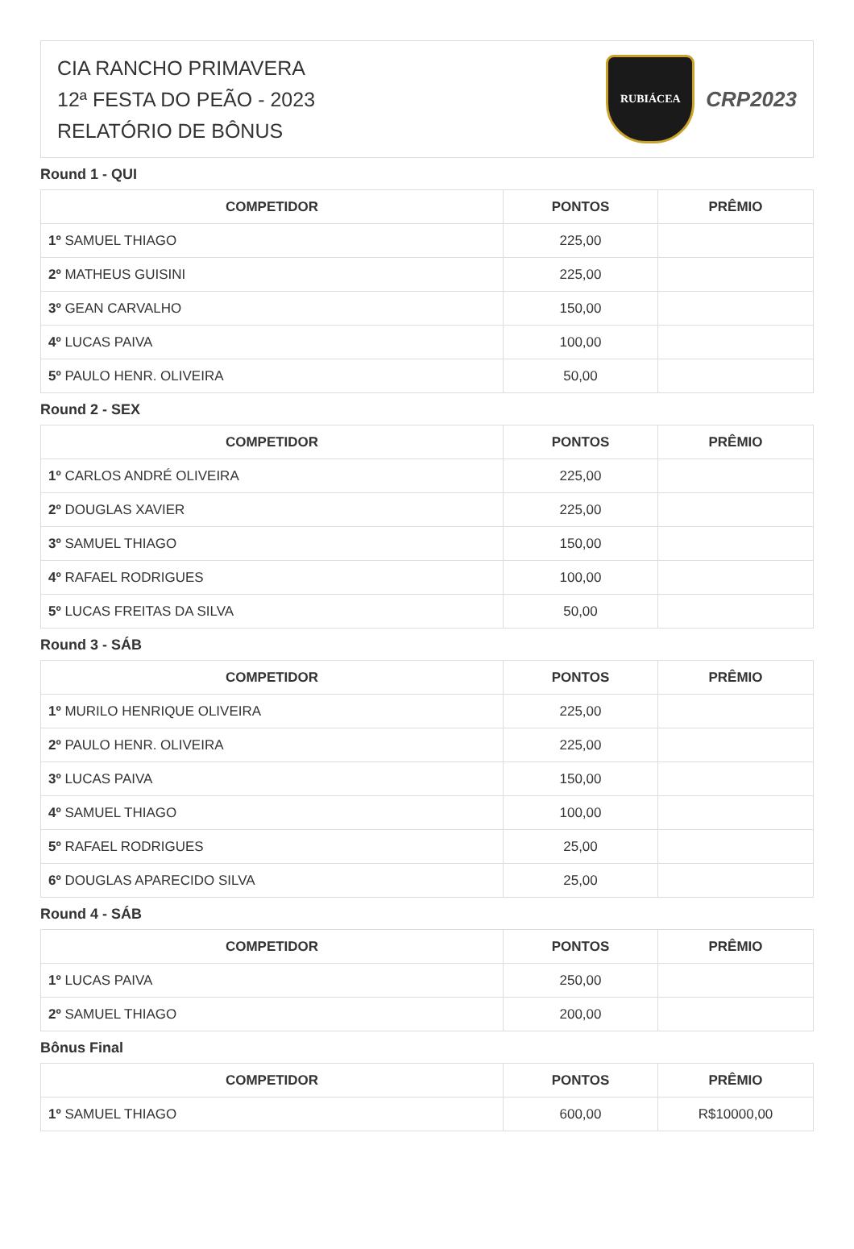CIA RANCHO PRIMAVERA
12ª FESTA DO PEÃO - 2023
RELATÓRIO DE BÔNUS
RUBIÁCEA
CRP2023
Round 1 - QUI
| COMPETIDOR | PONTOS | PRÊMIO |
| --- | --- | --- |
| 1º SAMUEL THIAGO | 225,00 | |
| 2º MATHEUS GUISINI | 225,00 | |
| 3º GEAN CARVALHO | 150,00 | |
| 4º LUCAS PAIVA | 100,00 | |
| 5º PAULO HENR. OLIVEIRA | 50,00 | |
Round 2 - SEX
| COMPETIDOR | PONTOS | PRÊMIO |
| --- | --- | --- |
| 1º CARLOS ANDRÉ OLIVEIRA | 225,00 | |
| 2º DOUGLAS XAVIER | 225,00 | |
| 3º SAMUEL THIAGO | 150,00 | |
| 4º RAFAEL RODRIGUES | 100,00 | |
| 5º LUCAS FREITAS DA SILVA | 50,00 | |
Round 3 - SÁB
| COMPETIDOR | PONTOS | PRÊMIO |
| --- | --- | --- |
| 1º MURILO HENRIQUE OLIVEIRA | 225,00 | |
| 2º PAULO HENR. OLIVEIRA | 225,00 | |
| 3º LUCAS PAIVA | 150,00 | |
| 4º SAMUEL THIAGO | 100,00 | |
| 5º RAFAEL RODRIGUES | 25,00 | |
| 6º DOUGLAS APARECIDO SILVA | 25,00 | |
Round 4 - SÁB
| COMPETIDOR | PONTOS | PRÊMIO |
| --- | --- | --- |
| 1º LUCAS PAIVA | 250,00 | |
| 2º SAMUEL THIAGO | 200,00 | |
Bônus Final
| COMPETIDOR | PONTOS | PRÊMIO |
| --- | --- | --- |
| 1º SAMUEL THIAGO | 600,00 | R$10000,00 |